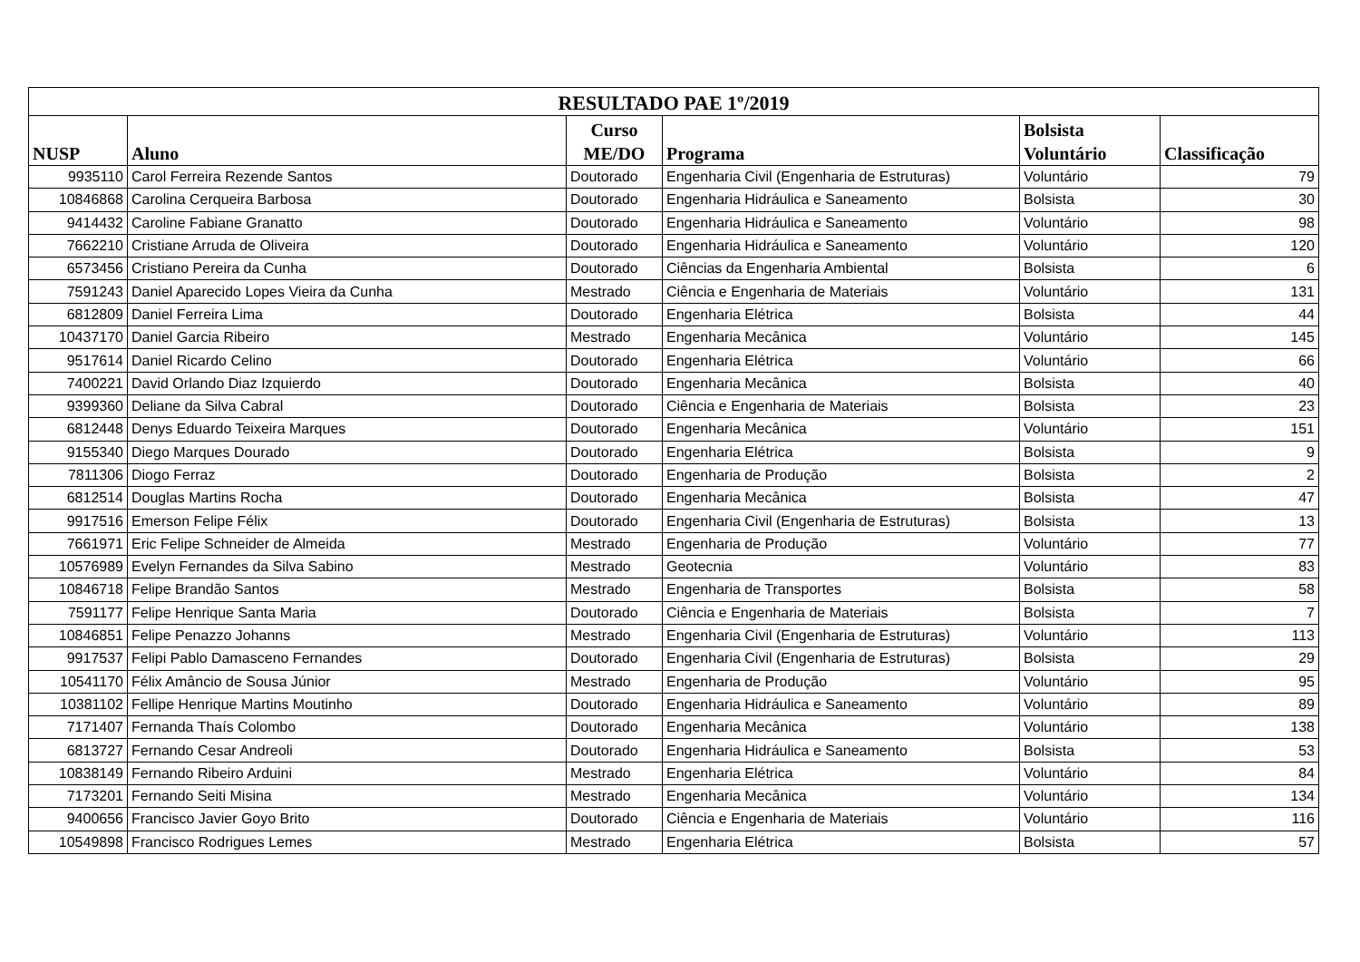| RESULTADO PAE 1º/2019 | | | | | |
| --- | --- | --- | --- | --- | --- |
| NUSP | Aluno | Curso ME/DO | Programa | Bolsista Voluntário | Classificação |
| 9935110 | Carol Ferreira Rezende Santos | Doutorado | Engenharia Civil (Engenharia de Estruturas) | Voluntário | 79 |
| 10846868 | Carolina Cerqueira Barbosa | Doutorado | Engenharia Hidráulica e Saneamento | Bolsista | 30 |
| 9414432 | Caroline Fabiane Granatto | Doutorado | Engenharia Hidráulica e Saneamento | Voluntário | 98 |
| 7662210 | Cristiane Arruda de Oliveira | Doutorado | Engenharia Hidráulica e Saneamento | Voluntário | 120 |
| 6573456 | Cristiano Pereira da Cunha | Doutorado | Ciências da Engenharia Ambiental | Bolsista | 6 |
| 7591243 | Daniel Aparecido Lopes Vieira da Cunha | Mestrado | Ciência e Engenharia de Materiais | Voluntário | 131 |
| 6812809 | Daniel Ferreira Lima | Doutorado | Engenharia Elétrica | Bolsista | 44 |
| 10437170 | Daniel Garcia Ribeiro | Mestrado | Engenharia Mecânica | Voluntário | 145 |
| 9517614 | Daniel Ricardo Celino | Doutorado | Engenharia Elétrica | Voluntário | 66 |
| 7400221 | David Orlando Diaz Izquierdo | Doutorado | Engenharia Mecânica | Bolsista | 40 |
| 9399360 | Deliane da Silva Cabral | Doutorado | Ciência e Engenharia de Materiais | Bolsista | 23 |
| 6812448 | Denys Eduardo Teixeira Marques | Doutorado | Engenharia Mecânica | Voluntário | 151 |
| 9155340 | Diego Marques Dourado | Doutorado | Engenharia Elétrica | Bolsista | 9 |
| 7811306 | Diogo Ferraz | Doutorado | Engenharia de Produção | Bolsista | 2 |
| 6812514 | Douglas Martins Rocha | Doutorado | Engenharia Mecânica | Bolsista | 47 |
| 9917516 | Emerson Felipe Félix | Doutorado | Engenharia Civil (Engenharia de Estruturas) | Bolsista | 13 |
| 7661971 | Eric Felipe Schneider de Almeida | Mestrado | Engenharia de Produção | Voluntário | 77 |
| 10576989 | Evelyn Fernandes da Silva Sabino | Mestrado | Geotecnia | Voluntário | 83 |
| 10846718 | Felipe Brandão Santos | Mestrado | Engenharia de Transportes | Bolsista | 58 |
| 7591177 | Felipe Henrique Santa Maria | Doutorado | Ciência e Engenharia de Materiais | Bolsista | 7 |
| 10846851 | Felipe Penazzo Johanns | Mestrado | Engenharia Civil (Engenharia de Estruturas) | Voluntário | 113 |
| 9917537 | Felipi Pablo Damasceno Fernandes | Doutorado | Engenharia Civil (Engenharia de Estruturas) | Bolsista | 29 |
| 10541170 | Félix Amâncio de Sousa Júnior | Mestrado | Engenharia de Produção | Voluntário | 95 |
| 10381102 | Fellipe Henrique Martins Moutinho | Doutorado | Engenharia Hidráulica e Saneamento | Voluntário | 89 |
| 7171407 | Fernanda Thaís Colombo | Doutorado | Engenharia Mecânica | Voluntário | 138 |
| 6813727 | Fernando Cesar Andreoli | Doutorado | Engenharia Hidráulica e Saneamento | Bolsista | 53 |
| 10838149 | Fernando Ribeiro Arduini | Mestrado | Engenharia Elétrica | Voluntário | 84 |
| 7173201 | Fernando Seiti Misina | Mestrado | Engenharia Mecânica | Voluntário | 134 |
| 9400656 | Francisco Javier Goyo Brito | Doutorado | Ciência e Engenharia de Materiais | Voluntário | 116 |
| 10549898 | Francisco Rodrigues Lemes | Mestrado | Engenharia Elétrica | Bolsista | 57 |